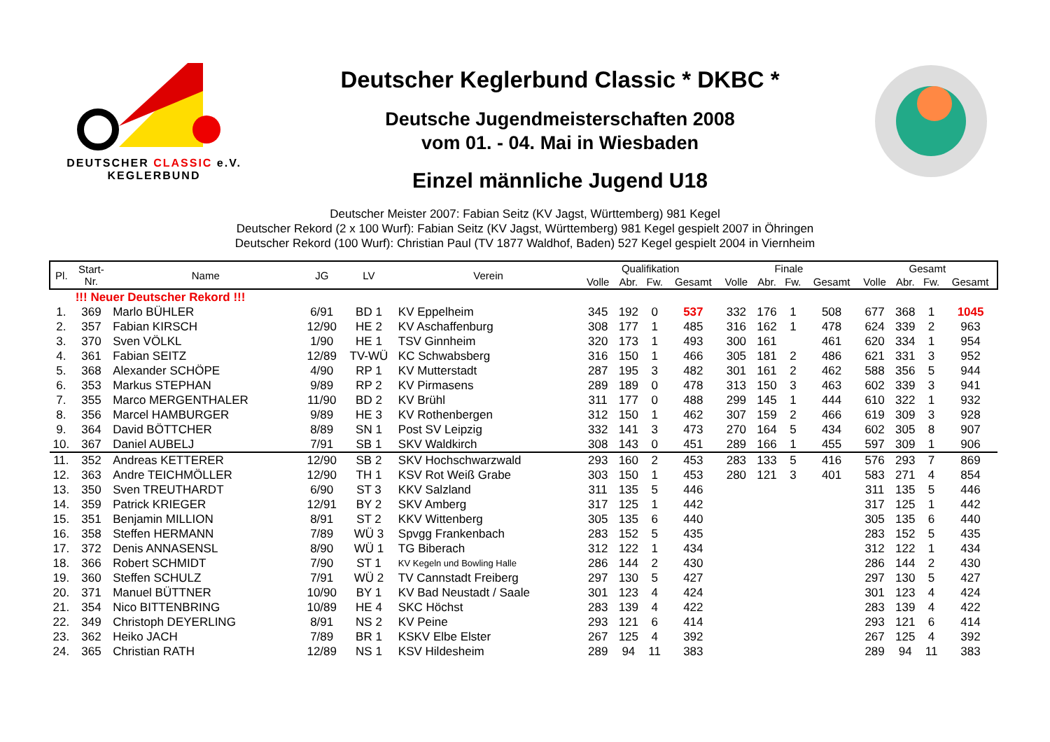DEUTSCHER CLASSIC e.V.
KEGLERBUND
Deutscher Keglerbund Classic * DKBC *
Deutsche Jugendmeisterschaften 2008
vom 01. - 04. Mai in Wiesbaden
Einzel männliche Jugend U18
Deutscher Meister 2007: Fabian Seitz (KV Jagst, Württemberg) 981 Kegel
Deutscher Rekord (2 x 100 Wurf): Fabian Seitz (KV Jagst, Württemberg) 981 Kegel gespielt 2007 in Öhringen
Deutscher Rekord (100 Wurf): Christian Paul (TV 1877 Waldhof, Baden) 527 Kegel gespielt 2004 in Viernheim
| Pl. | Start- Nr. | Name | JG | LV | Verein | Qualifikation | | | | Finale | | | | Gesamt | | | |
| --- | --- | --- | --- | --- | --- | --- | --- | --- | --- | --- | --- | --- | --- | --- | --- | --- | --- |
| | | | | | | Volle | Abr. | Fw. | Gesamt | Volle | Abr. | Fw. | Gesamt | Volle | Abr. | Fw. | Gesamt |
| | !!! Neuer Deutscher Rekord !!! | | | | | | | | | | | | | | | | |
| 1. | 369 | Marlo BÜHLER | 6/91 | BD 1 | KV Eppelheim | 345 | 192 | 0 | 537 | 332 | 176 | 1 | 508 | 677 | 368 | 1 | 1045 |
| 2. | 357 | Fabian KIRSCH | 12/90 | HE 2 | KV Aschaffenburg | 308 | 177 | 1 | 485 | 316 | 162 | 1 | 478 | 624 | 339 | 2 | 963 |
| 3. | 370 | Sven VÖLKL | 1/90 | HE 1 | TSV Ginnheim | 320 | 173 | 1 | 493 | 300 | 161 | | 461 | 620 | 334 | 1 | 954 |
| 4. | 361 | Fabian SEITZ | 12/89 | TV-WÜ | KC Schwabsberg | 316 | 150 | 1 | 466 | 305 | 181 | 2 | 486 | 621 | 331 | 3 | 952 |
| 5. | 368 | Alexander SCHÖPE | 4/90 | RP 1 | KV Mutterstadt | 287 | 195 | 3 | 482 | 301 | 161 | 2 | 462 | 588 | 356 | 5 | 944 |
| 6. | 353 | Markus STEPHAN | 9/89 | RP 2 | KV Pirmasens | 289 | 189 | 0 | 478 | 313 | 150 | 3 | 463 | 602 | 339 | 3 | 941 |
| 7. | 355 | Marco MERGENTHALER | 11/90 | BD 2 | KV Brühl | 311 | 177 | 0 | 488 | 299 | 145 | 1 | 444 | 610 | 322 | 1 | 932 |
| 8. | 356 | Marcel HAMBURGER | 9/89 | HE 3 | KV Rothenbergen | 312 | 150 | 1 | 462 | 307 | 159 | 2 | 466 | 619 | 309 | 3 | 928 |
| 9. | 364 | David BÖTTCHER | 8/89 | SN 1 | Post SV Leipzig | 332 | 141 | 3 | 473 | 270 | 164 | 5 | 434 | 602 | 305 | 8 | 907 |
| 10. | 367 | Daniel AUBELJ | 7/91 | SB 1 | SKV Waldkirch | 308 | 143 | 0 | 451 | 289 | 166 | 1 | 455 | 597 | 309 | 1 | 906 |
| 11. | 352 | Andreas KETTERER | 12/90 | SB 2 | SKV Hochschwarzwald | 293 | 160 | 2 | 453 | 283 | 133 | 5 | 416 | 576 | 293 | 7 | 869 |
| 12. | 363 | Andre TEICHMÖLLER | 12/90 | TH 1 | KSV Rot Weiß Grabe | 303 | 150 | 1 | 453 | 280 | 121 | 3 | 401 | 583 | 271 | 4 | 854 |
| 13. | 350 | Sven TREUTHARDT | 6/90 | ST 3 | KKV Salzland | 311 | 135 | 5 | 446 | | | | | 311 | 135 | 5 | 446 |
| 14. | 359 | Patrick KRIEGER | 12/91 | BY 2 | SKV Amberg | 317 | 125 | 1 | 442 | | | | | 317 | 125 | 1 | 442 |
| 15. | 351 | Benjamin MILLION | 8/91 | ST 2 | KKV Wittenberg | 305 | 135 | 6 | 440 | | | | | 305 | 135 | 6 | 440 |
| 16. | 358 | Steffen HERMANN | 7/89 | WÜ 3 | Spvgg Frankenbach | 283 | 152 | 5 | 435 | | | | | 283 | 152 | 5 | 435 |
| 17. | 372 | Denis ANNASENSL | 8/90 | WÜ 1 | TG Biberach | 312 | 122 | 1 | 434 | | | | | 312 | 122 | 1 | 434 |
| 18. | 366 | Robert SCHMIDT | 7/90 | ST 1 | KV Kegeln und Bowling Halle | 286 | 144 | 2 | 430 | | | | | 286 | 144 | 2 | 430 |
| 19. | 360 | Steffen SCHULZ | 7/91 | WÜ 2 | TV Cannstadt Freiberg | 297 | 130 | 5 | 427 | | | | | 297 | 130 | 5 | 427 |
| 20. | 371 | Manuel BÜTTNER | 10/90 | BY 1 | KV Bad Neustadt / Saale | 301 | 123 | 4 | 424 | | | | | 301 | 123 | 4 | 424 |
| 21. | 354 | Nico BITTENBRING | 10/89 | HE 4 | SKC Höchst | 283 | 139 | 4 | 422 | | | | | 283 | 139 | 4 | 422 |
| 22. | 349 | Christoph DEYERLING | 8/91 | NS 2 | KV Peine | 293 | 121 | 6 | 414 | | | | | 293 | 121 | 6 | 414 |
| 23. | 362 | Heiko JACH | 7/89 | BR 1 | KSKV Elbe Elster | 267 | 125 | 4 | 392 | | | | | 267 | 125 | 4 | 392 |
| 24. | 365 | Christian RATH | 12/89 | NS 1 | KSV Hildesheim | 289 | 94 | 11 | 383 | | | | | 289 | 94 | 11 | 383 |